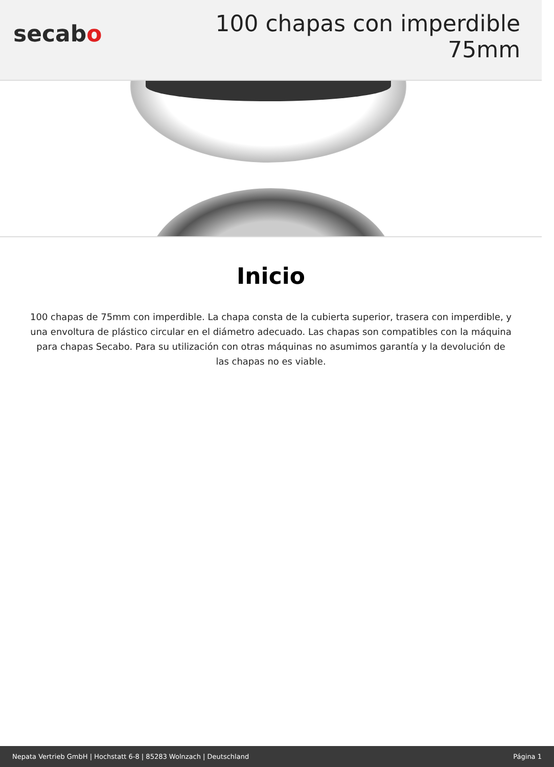secabo
100 chapas con imperdible 75mm
Inicio
100 chapas de 75mm con imperdible. La chapa consta de la cubierta superior, trasera con imperdible, y una envoltura de plástico circular en el diámetro adecuado. Las chapas son compatibles con la máquina para chapas Secabo. Para su utilización con otras máquinas no asumimos garantía y la devolución de las chapas no es viable.
Nepata Vertrieb GmbH | Hochstatt 6-8 | 85283 Wolnzach | Deutschland Página 1